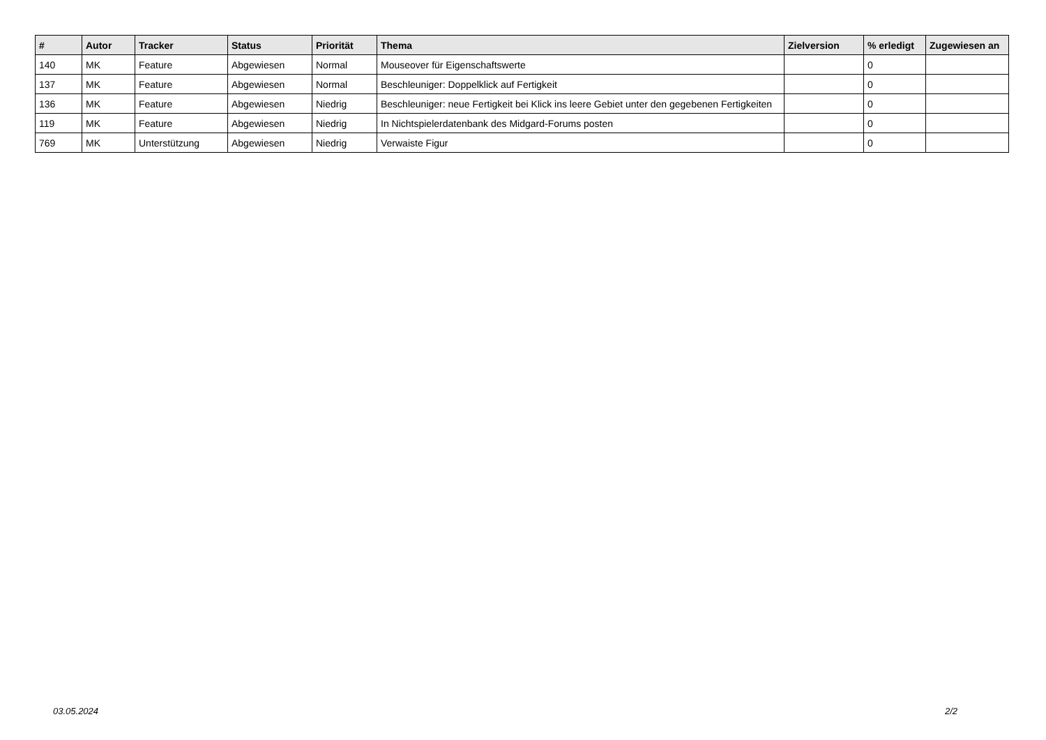| # | Autor | Tracker | Status | Priorität | Thema | Zielversion | % erledigt | Zugewiesen an |
| --- | --- | --- | --- | --- | --- | --- | --- | --- |
| 140 | MK | Feature | Abgewiesen | Normal | Mouseover für Eigenschaftswerte | | 0 | |
| 137 | MK | Feature | Abgewiesen | Normal | Beschleuniger: Doppelklick auf Fertigkeit | | 0 | |
| 136 | MK | Feature | Abgewiesen | Niedrig | Beschleuniger: neue Fertigkeit bei Klick ins leere Gebiet unter den gegebenen Fertigkeiten | | 0 | |
| 119 | MK | Feature | Abgewiesen | Niedrig | In Nichtspielerdatenbank des Midgard-Forums posten | | 0 | |
| 769 | MK | Unterstützung | Abgewiesen | Niedrig | Verwaiste Figur | | 0 | |
03.05.2024 2/2